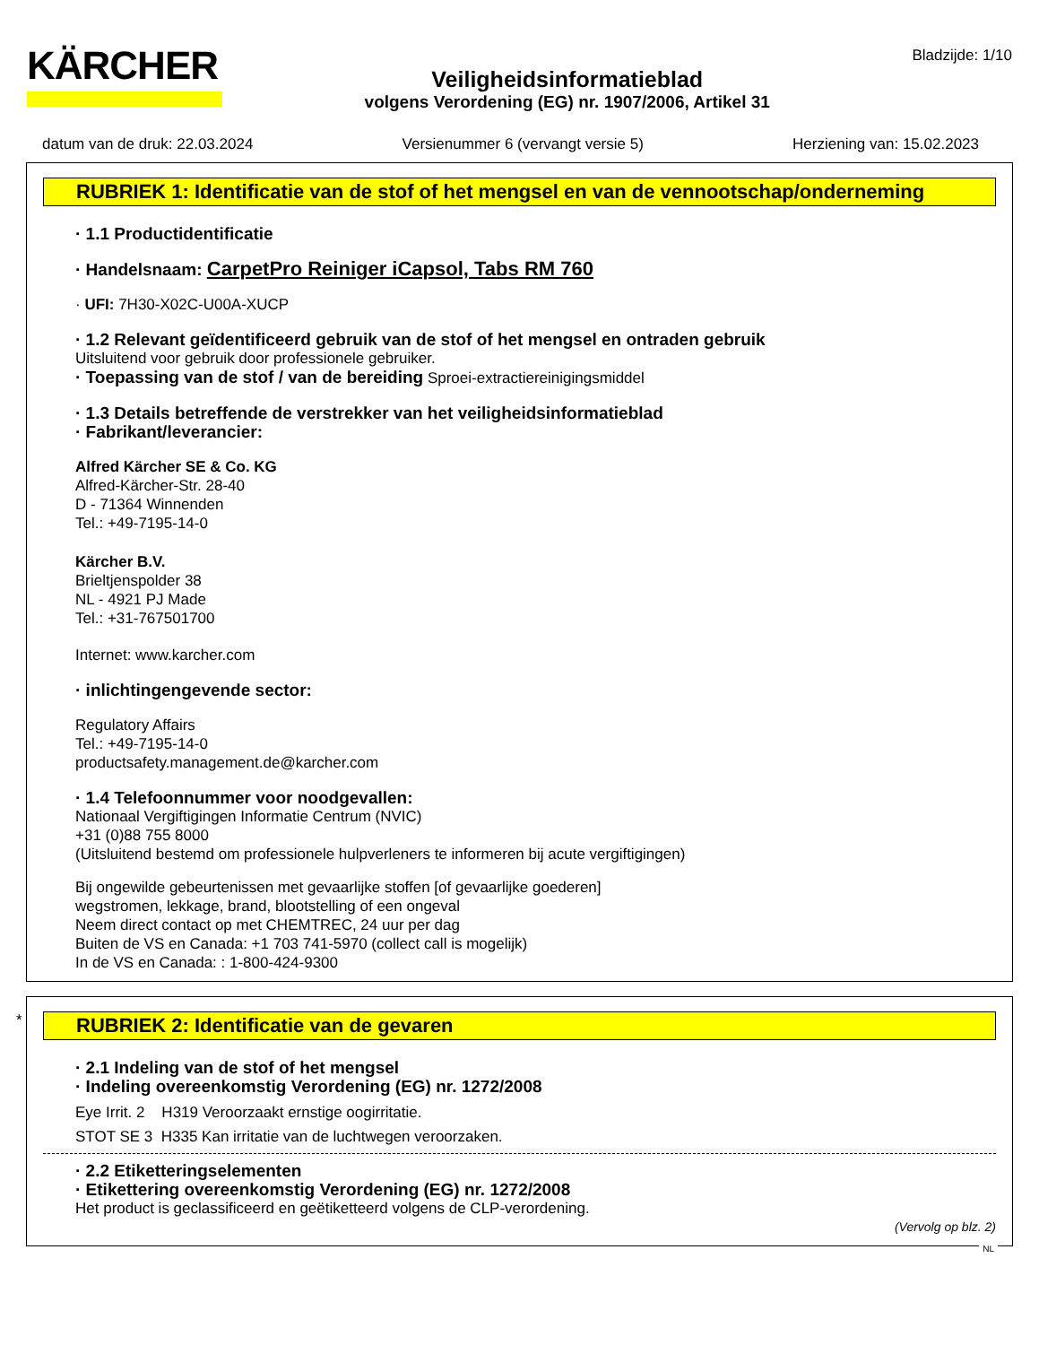KÄRCHER
Veiligheidsinformatieblad
volgens Verordening (EG) nr. 1907/2006, Artikel 31
Bladzijde: 1/10
datum van de druk: 22.03.2024 Versienummer 6 (vervangt versie 5) Herziening van: 15.02.2023
RUBRIEK 1: Identificatie van de stof of het mengsel en van de vennootschap/onderneming
· 1.1 Productidentificatie
· Handelsnaam: CarpetPro Reiniger iCapsol, Tabs RM 760
· UFI: 7H30-X02C-U00A-XUCP
· 1.2 Relevant geïdentificeerd gebruik van de stof of het mengsel en ontraden gebruik
Uitsluitend voor gebruik door professionele gebruiker.
· Toepassing van de stof / van de bereiding Sproei-extractiereinigingsmiddel
· 1.3 Details betreffende de verstrekker van het veiligheidsinformatieblad
· Fabrikant/leverancier:
Alfred Kärcher SE & Co. KG
Alfred-Kärcher-Str. 28-40
D - 71364 Winnenden
Tel.: +49-7195-14-0
Kärcher B.V.
Brieltjenspolder 38
NL - 4921 PJ Made
Tel.: +31-767501700
Internet: www.karcher.com
· inlichtingengevende sector:
Regulatory Affairs
Tel.: +49-7195-14-0
productsafety.management.de@karcher.com
· 1.4 Telefoonnummer voor noodgevallen:
Nationaal Vergiftigingen Informatie Centrum (NVIC)
+31 (0)88 755 8000
(Uitsluitend bestemd om professionele hulpverleners te informeren bij acute vergiftigingen)
Bij ongewilde gebeurtenissen met gevaarlijke stoffen [of gevaarlijke goederen]
wegstromen, lekkage, brand, blootstelling of een ongeval
Neem direct contact op met CHEMTREC, 24 uur per dag
Buiten de VS en Canada: +1 703 741-5970 (collect call is mogelijk)
In de VS en Canada: : 1-800-424-9300
*
RUBRIEK 2: Identificatie van de gevaren
· 2.1 Indeling van de stof of het mengsel
· Indeling overeenkomstig Verordening (EG) nr. 1272/2008
Eye Irrit. 2 H319 Veroorzaakt ernstige oogirritatie.
STOT SE 3 H335 Kan irritatie van de luchtwegen veroorzaken.
· 2.2 Etiketteringselementen
· Etikettering overeenkomstig Verordening (EG) nr. 1272/2008
Het product is geclassificeerd en geëtiketteerd volgens de CLP-verordening.
(Vervolg op blz. 2)
NL